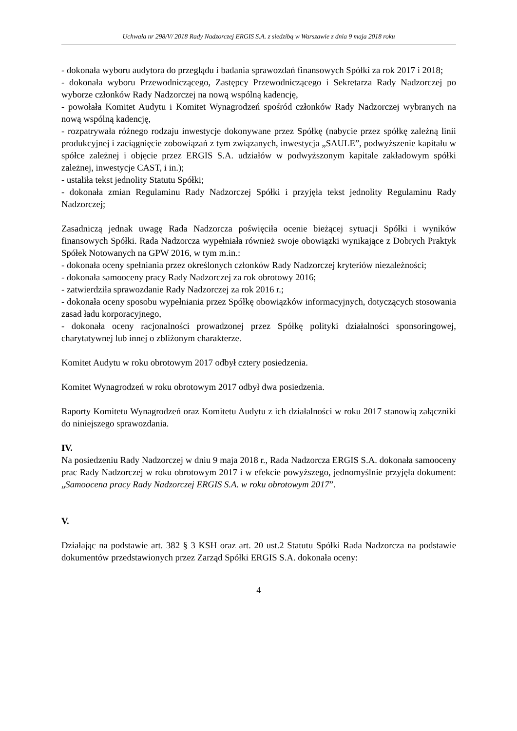Uchwała nr 298/V/ 2018 Rady Nadzorczej ERGIS S.A. z siedzibą w Warszawie z dnia 9 maja 2018 roku
- dokonała wyboru audytora do przeglądu i badania sprawozdań finansowych Spółki za rok 2017 i 2018;
- dokonała wyboru Przewodniczącego, Zastępcy Przewodniczącego i Sekretarza Rady Nadzorczej po wyborze członków Rady Nadzorczej na nową wspólną kadencję,
- powołała Komitet Audytu i Komitet Wynagrodzeń spośród członków Rady Nadzorczej wybranych na nową wspólną kadencję,
- rozpatrywała różnego rodzaju inwestycje dokonywane przez Spółkę (nabycie przez spółkę zależną linii produkcyjnej i zaciągnięcie zobowiązań z tym związanych, inwestycja „SAULE”, podwyższenie kapitału w spółce zależnej i objęcie przez ERGIS S.A. udziałów w podwyższonym kapitale zakładowym spółki zależnej, inwestycje CAST, i in.);
- ustaliła tekst jednolity Statutu Spółki;
- dokonała zmian Regulaminu Rady Nadzorczej Spółki i przyjęła tekst jednolity Regulaminu Rady Nadzorczej;
Zasadniczą jednak uwagę Rada Nadzorcza poświęciła ocenie bieżącej sytuacji Spółki i wyników finansowych Spółki. Rada Nadzorcza wypełniała również swoje obowiązki wynikające z Dobrych Praktyk Spółek Notowanych na GPW 2016, w tym m.in.:
- dokonała oceny spełniania przez określonych członków Rady Nadzorczej kryteriów niezależności;
- dokonała samooceny pracy Rady Nadzorczej za rok obrotowy 2016;
- zatwierdziła sprawozdanie Rady Nadzorczej za rok 2016 r.;
- dokonała oceny sposobu wypełniania przez Spółkę obowiązków informacyjnych, dotyczących stosowania zasad ładu korporacyjnego,
- dokonała oceny racjonalności prowadzonej przez Spółkę polityki działalności sponsoringowej, charytatywnej lub innej o zbliżonym charakterze.
Komitet Audytu w roku obrotowym 2017 odbył cztery posiedzenia.
Komitet Wynagrodzeń w roku obrotowym 2017 odbył dwa posiedzenia.
Raporty Komitetu Wynagrodzeń oraz Komitetu Audytu z ich działalności w roku 2017 stanowią załączniki do niniejszego sprawozdania.
IV.
Na posiedzeniu Rady Nadzorczej w dniu 9 maja 2018 r., Rada Nadzorcza ERGIS S.A. dokonała samooceny prac Rady Nadzorczej w roku obrotowym 2017 i w efekcie powyższego, jednomyślnie przyjęła dokument: „Samoocena pracy Rady Nadzorczej ERGIS S.A. w roku obrotowym 2017”.
V.
Działając na podstawie art. 382 § 3 KSH oraz art. 20 ust.2 Statutu Spółki Rada Nadzorcza na podstawie dokumentów przedstawionych przez Zarząd Spółki ERGIS S.A. dokonała oceny:
4